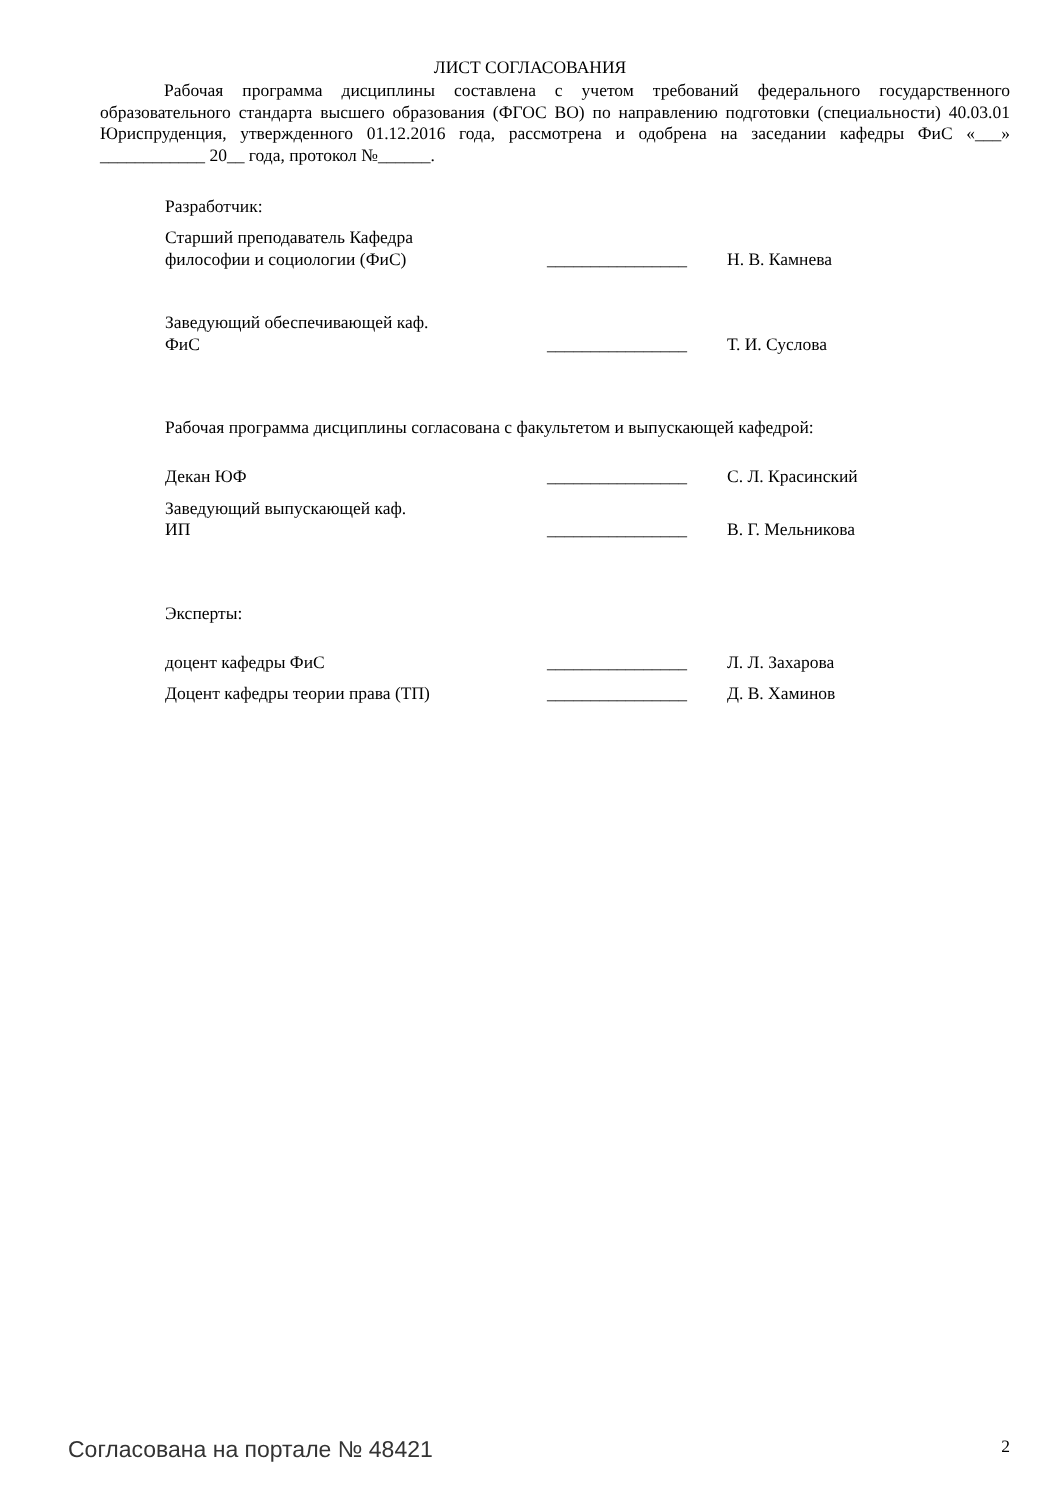ЛИСТ СОГЛАСОВАНИЯ
Рабочая программа дисциплины составлена с учетом требований федерального государственного образовательного стандарта высшего образования (ФГОС ВО) по направлению подготовки (специальности) 40.03.01 Юриспруденция, утвержденного 01.12.2016 года, рассмотрена и одобрена на заседании кафедры ФиС «___» ____________ 20__ года, протокол №______.
Разработчик:
Старший преподаватель Кафедра
философии и социологии (ФиС)
________________
Н. В. Камнева
Заведующий обеспечивающей каф.
ФиС
________________
Т. И. Суслова
Рабочая программа дисциплины согласована с факультетом и выпускающей кафедрой:
Декан ЮФ ________________ С. Л. Красинский
Заведующий выпускающей каф.
ИП
________________
В. Г. Мельникова
Эксперты:
доцент кафедры ФиС ________________ Л. Л. Захарова
Доцент кафедры теории права (ТП) ________________ Д. В. Хаминов
Согласована на портале № 48421 2